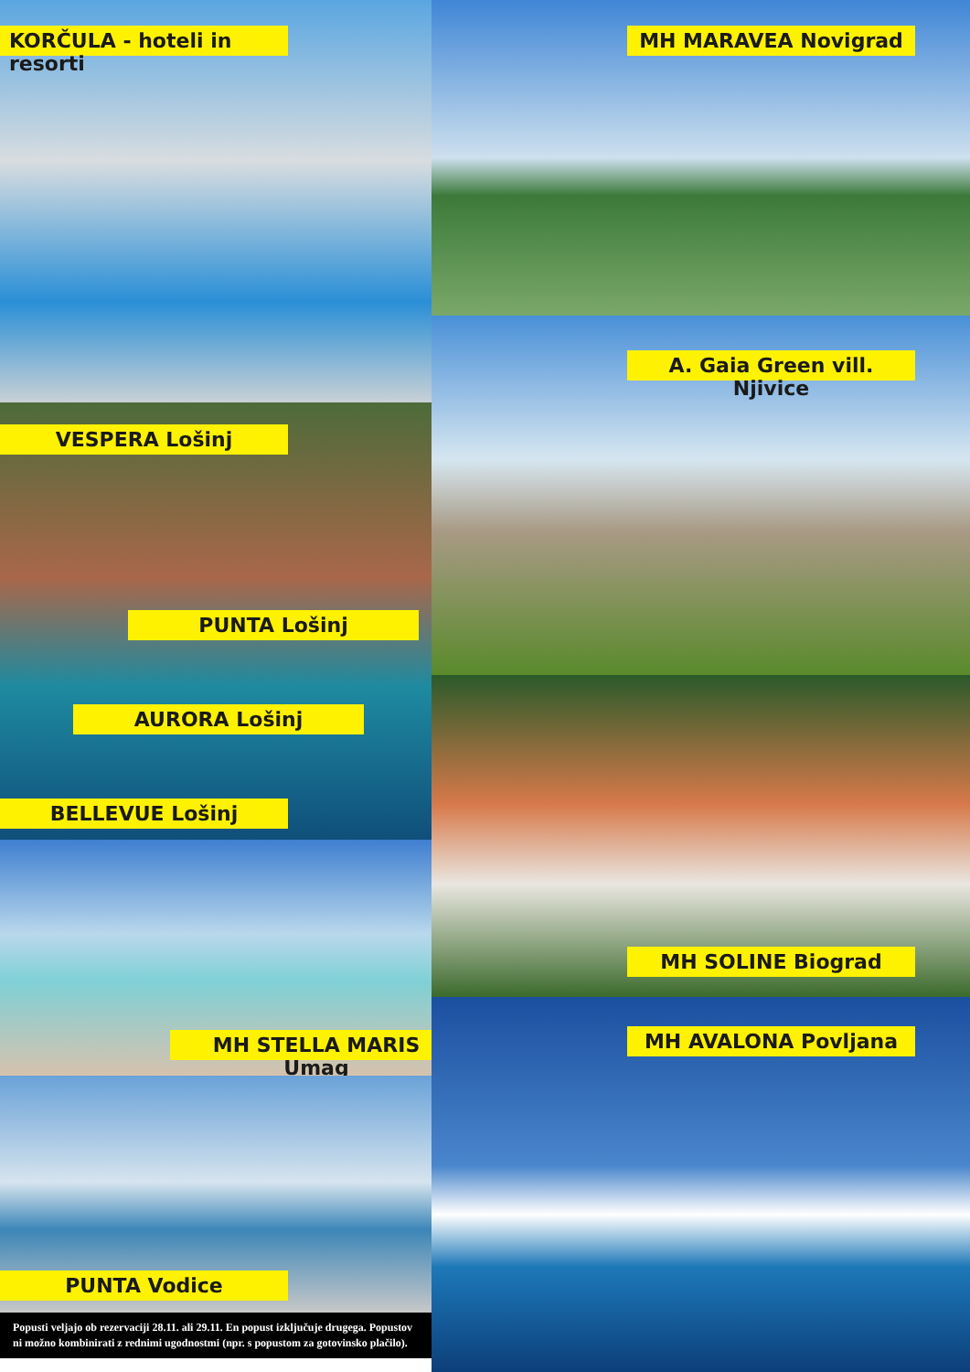KORČULA - hoteli in resorti
VESPERA Lošinj
PUNTA Lošinj
AURORA Lošinj
BELLEVUE Lošinj
MH STELLA MARIS Umag
PUNTA Vodice
Popusti veljajo ob rezervaciji 28.11. ali 29.11. En popust izključuje drugega. Popustov ni možno kombinirati z rednimi ugodnostmi (npr. s popustom za gotovinsko plačilo).
MH MARAVEA Novigrad
A. Gaia Green vill. Njivice
MH SOLINE Biograd
MH AVALONA Povljana